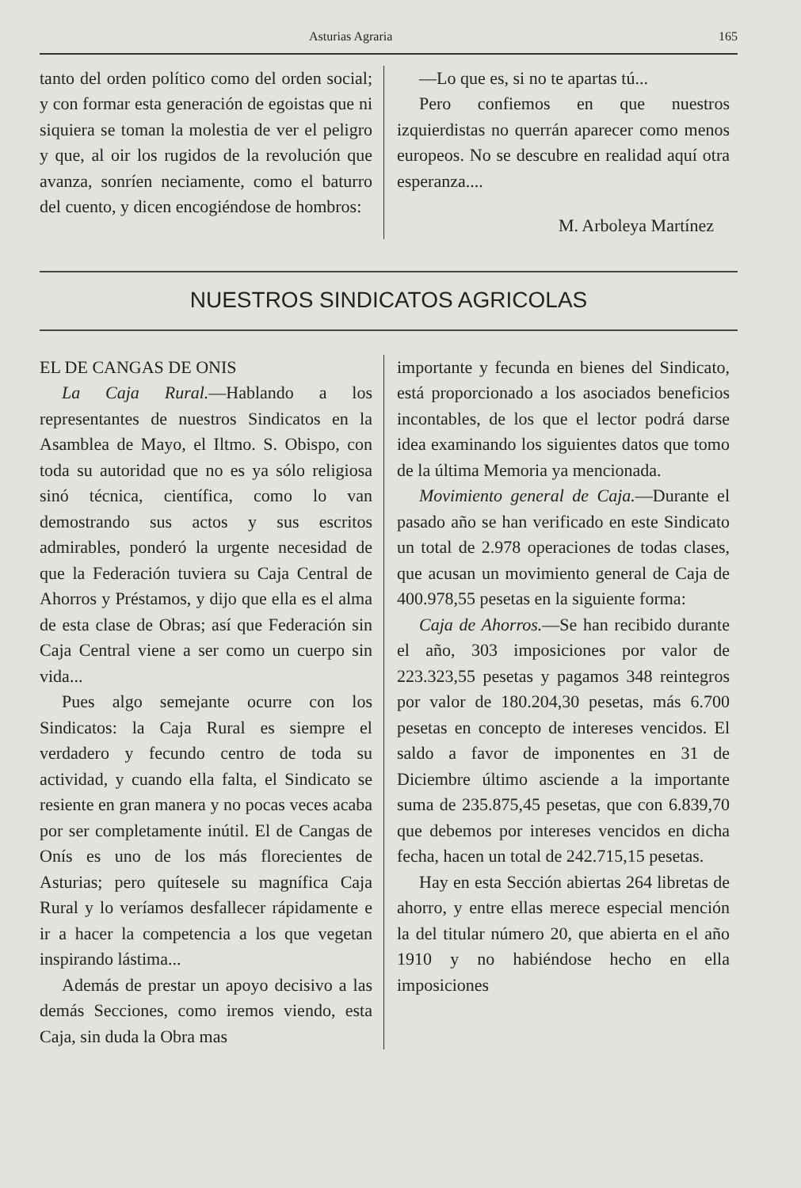Asturias Agraria 165
tanto del orden político como del orden social; y con formar esta generación de egoistas que ni siquiera se toman la molestia de ver el peligro y que, al oir los rugidos de la revolución que avanza, sonríen neciamente, como el baturro del cuento, y dicen encogiéndose de hombros:
—Lo que es, si no te apartas tú...
Pero confiemos en que nuestros izquierdistas no querrán aparecer como menos europeos. No se descubre en realidad aquí otra esperanza....
M. Arboleya Martínez
NUESTROS SINDICATOS AGRICOLAS
EL DE CANGAS DE ONIS
La Caja Rural.—Hablando a los representantes de nuestros Sindicatos en la Asamblea de Mayo, el Iltmo. S. Obispo, con toda su autoridad que no es ya sólo religiosa sinó técnica, científica, como lo van demostrando sus actos y sus escritos admirables, ponderó la urgente necesidad de que la Federación tuviera su Caja Central de Ahorros y Préstamos, y dijo que ella es el alma de esta clase de Obras; así que Federación sin Caja Central viene a ser como un cuerpo sin vida...
Pues algo semejante ocurre con los Sindicatos: la Caja Rural es siempre el verdadero y fecundo centro de toda su actividad, y cuando ella falta, el Sindicato se resiente en gran manera y no pocas veces acaba por ser completamente inútil. El de Cangas de Onís es uno de los más florecientes de Asturias; pero quítesele su magnífica Caja Rural y lo veríamos desfallecer rápidamente e ir a hacer la competencia a los que vegetan inspirando lástima...
Además de prestar un apoyo decisivo a las demás Secciones, como iremos viendo, esta Caja, sin duda la Obra mas
importante y fecunda en bienes del Sindicato, está proporcionado a los asociados beneficios incontables, de los que el lector podrá darse idea examinando los siguientes datos que tomo de la última Memoria ya mencionada.
Movimiento general de Caja.—Durante el pasado año se han verificado en este Sindicato un total de 2.978 operaciones de todas clases, que acusan un movimiento general de Caja de 400.978,55 pesetas en la siguiente forma:
Caja de Ahorros.—Se han recibido durante el año, 303 imposiciones por valor de 223.323,55 pesetas y pagamos 348 reintegros por valor de 180.204,30 pesetas, más 6.700 pesetas en concepto de intereses vencidos. El saldo a favor de imponentes en 31 de Diciembre último asciende a la importante suma de 235.875,45 pesetas, que con 6.839,70 que debemos por intereses vencidos en dicha fecha, hacen un total de 242.715,15 pesetas.
Hay en esta Sección abiertas 264 libretas de ahorro, y entre ellas merece especial mención la del titular número 20, que abierta en el año 1910 y no habiéndose hecho en ella imposiciones